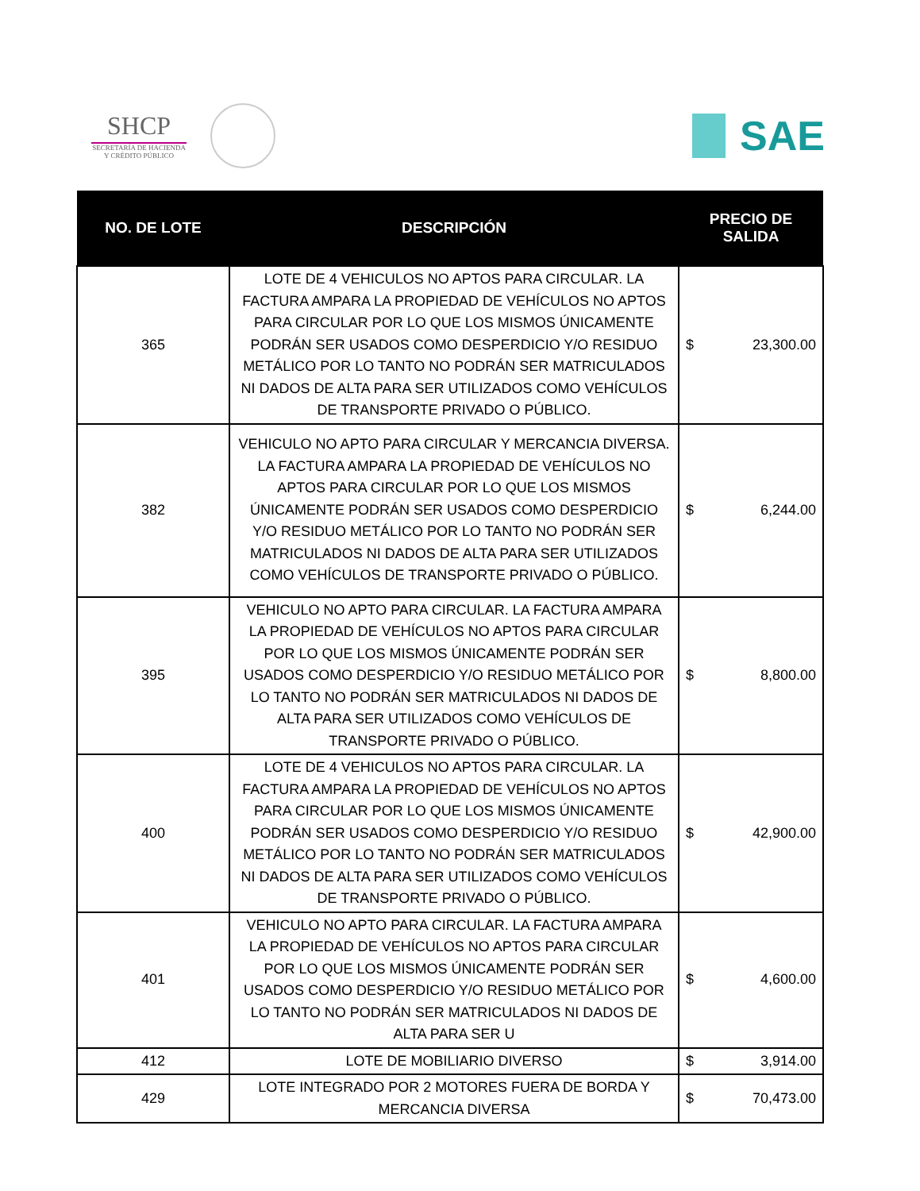SHCP
SECRETARÍA DE HACIENDA
Y CRÉDITO PÚBLICO
SAE
| NO. DE LOTE | DESCRIPCIÓN | PRECIO DE SALIDA |
| --- | --- | --- |
| 365 | LOTE DE 4 VEHICULOS NO APTOS PARA CIRCULAR. LA FACTURA AMPARA LA PROPIEDAD DE VEHÍCULOS NO APTOS PARA CIRCULAR POR LO QUE LOS MISMOS ÚNICAMENTE PODRÁN SER USADOS COMO DESPERDICIO Y/O RESIDUO METÁLICO POR LO TANTO NO PODRÁN SER MATRICULADOS NI DADOS DE ALTA PARA SER UTILIZADOS COMO VEHÍCULOS DE TRANSPORTE PRIVADO O PÚBLICO. | $ 23,300.00 |
| 382 | VEHICULO NO APTO PARA CIRCULAR Y MERCANCIA DIVERSA. LA FACTURA AMPARA LA PROPIEDAD DE VEHÍCULOS NO APTOS PARA CIRCULAR POR LO QUE LOS MISMOS ÚNICAMENTE PODRÁN SER USADOS COMO DESPERDICIO Y/O RESIDUO METÁLICO POR LO TANTO NO PODRÁN SER MATRICULADOS NI DADOS DE ALTA PARA SER UTILIZADOS COMO VEHÍCULOS DE TRANSPORTE PRIVADO O PÚBLICO. | $ 6,244.00 |
| 395 | VEHICULO NO APTO PARA CIRCULAR. LA FACTURA AMPARA LA PROPIEDAD DE VEHÍCULOS NO APTOS PARA CIRCULAR POR LO QUE LOS MISMOS ÚNICAMENTE PODRÁN SER USADOS COMO DESPERDICIO Y/O RESIDUO METÁLICO POR LO TANTO NO PODRÁN SER MATRICULADOS NI DADOS DE ALTA PARA SER UTILIZADOS COMO VEHÍCULOS DE TRANSPORTE PRIVADO O PÚBLICO. | $ 8,800.00 |
| 400 | LOTE DE 4 VEHICULOS NO APTOS PARA CIRCULAR. LA FACTURA AMPARA LA PROPIEDAD DE VEHÍCULOS NO APTOS PARA CIRCULAR POR LO QUE LOS MISMOS ÚNICAMENTE PODRÁN SER USADOS COMO DESPERDICIO Y/O RESIDUO METÁLICO POR LO TANTO NO PODRÁN SER MATRICULADOS NI DADOS DE ALTA PARA SER UTILIZADOS COMO VEHÍCULOS DE TRANSPORTE PRIVADO O PÚBLICO. | $ 42,900.00 |
| 401 | VEHICULO NO APTO PARA CIRCULAR. LA FACTURA AMPARA LA PROPIEDAD DE VEHÍCULOS NO APTOS PARA CIRCULAR POR LO QUE LOS MISMOS ÚNICAMENTE PODRÁN SER USADOS COMO DESPERDICIO Y/O RESIDUO METÁLICO POR LO TANTO NO PODRÁN SER MATRICULADOS NI DADOS DE ALTA PARA SER U | $ 4,600.00 |
| 412 | LOTE DE MOBILIARIO DIVERSO | $ 3,914.00 |
| 429 | LOTE INTEGRADO POR 2 MOTORES FUERA DE BORDA Y MERCANCIA DIVERSA | $ 70,473.00 |